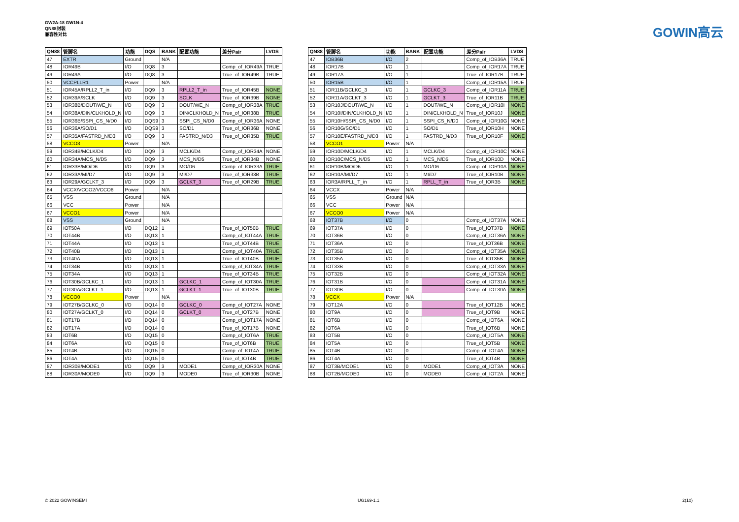GW2A-18 GW1N-4
QN88封装
兼容性对比
GOWIN高云
| QN88 | 管脚名 | 功能 | DQS | BANK | 配置功能 | 差分Pair | LVDS |
| --- | --- | --- | --- | --- | --- | --- | --- |
| 47 | EXTR | Ground | | N/A | | | |
| 48 | IOR49B | I/O | DQ8 | 3 | | Comp_of_IOR49A | TRUE |
| 49 | IOR49A | I/O | DQ8 | 3 | | True_of_IOR49B | TRUE |
| 50 | VCCPLLR1 | Power | | N/A | | | |
| 51 | IOR45A/RPLL2_T_in | I/O | DQ9 | 3 | RPLL2_T_in | True_of_IOR45B | NONE |
| 52 | IOR39A/SCLK | I/O | DQ9 | 3 | SCLK | True_of_IOR39B | NONE |
| 53 | IOR38B/DOUT/WE_N | I/O | DQ9 | 3 | DOUT/WE_N | Comp_of_IOR38A | TRUE |
| 54 | IOR38A/DIN/CLKHOLD_N | I/O | DQ9 | 3 | DIN/CLKHOLD_N | True_of_IOR38B | TRUE |
| 55 | IOR36B/SSPI_CS_N/D0 | I/O | DQS9 | 3 | SSPI_CS_N/D0 | Comp_of_IOR36A | NONE |
| 56 | IOR36A/SO/D1 | I/O | DQS9 | 3 | SO/D1 | True_of_IOR36B | NONE |
| 57 | IOR35A/FASTRD_N/D3 | I/O | DQ9 | 3 | FASTRD_N/D3 | True_of_IOR35B | TRUE |
| 58 | VCCO3 | Power | | N/A | | | |
| 59 | IOR34B/MCLK/D4 | I/O | DQ9 | 3 | MCLK/D4 | Comp_of_IOR34A | NONE |
| 60 | IOR34A/MCS_N/D5 | I/O | DQ9 | 3 | MCS_N/D5 | True_of_IOR34B | NONE |
| 61 | IOR33B/MO/D6 | I/O | DQ9 | 3 | MO/D6 | Comp_of_IOR33A | TRUE |
| 62 | IOR33A/MI/D7 | I/O | DQ9 | 3 | MI/D7 | True_of_IOR33B | TRUE |
| 63 | IOR29A/GCLKT_3 | I/O | DQ9 | 3 | GCLKT_3 | True_of_IOR29B | TRUE |
| 64 | VCCX/VCCO2/VCCO6 | Power | | N/A | | | |
| 65 | VSS | Ground | | N/A | | | |
| 66 | VCC | Power | | N/A | | | |
| 67 | VCCO1 | Power | | N/A | | | |
| 68 | VSS | Ground | | N/A | | | |
| 69 | IOT50A | I/O | DQ12 | 1 | | True_of_IOT50B | TRUE |
| 70 | IOT44B | I/O | DQ13 | 1 | | Comp_of_IOT44A | TRUE |
| 71 | IOT44A | I/O | DQ13 | 1 | | True_of_IOT44B | TRUE |
| 72 | IOT40B | I/O | DQ13 | 1 | | Comp_of_IOT40A | TRUE |
| 73 | IOT40A | I/O | DQ13 | 1 | | True_of_IOT40B | TRUE |
| 74 | IOT34B | I/O | DQ13 | 1 | | Comp_of_IOT34A | TRUE |
| 75 | IOT34A | I/O | DQ13 | 1 | | True_of_IOT34B | TRUE |
| 76 | IOT30B/GCLKC_1 | I/O | DQ13 | 1 | GCLKC_1 | Comp_of_IOT30A | TRUE |
| 77 | IOT30A/GCLKT_1 | I/O | DQ13 | 1 | GCLKT_1 | True_of_IOT30B | TRUE |
| 78 | VCCO0 | Power | | N/A | | | |
| 79 | IOT27B/GCLKC_0 | I/O | DQ14 | 0 | GCLKC_0 | Comp_of_IOT27A | NONE |
| 80 | IOT27A/GCLKT_0 | I/O | DQ14 | 0 | GCLKT_0 | True_of_IOT27B | NONE |
| 81 | IOT17B | I/O | DQ14 | 0 | | Comp_of_IOT17A | NONE |
| 82 | IOT17A | I/O | DQ14 | 0 | | True_of_IOT17B | NONE |
| 83 | IOT6B | I/O | DQ15 | 0 | | Comp_of_IOT6A | TRUE |
| 84 | IOT6A | I/O | DQ15 | 0 | | True_of_IOT6B | TRUE |
| 85 | IOT4B | I/O | DQ15 | 0 | | Comp_of_IOT4A | TRUE |
| 86 | IOT4A | I/O | DQ15 | 0 | | True_of_IOT4B | TRUE |
| 87 | IOR30B/MODE1 | I/O | DQ9 | 3 | MODE1 | Comp_of_IOR30A | NONE |
| 88 | IOR30A/MODE0 | I/O | DQ9 | 3 | MODE0 | True_of_IOR30B | NONE |
| QN88 | 管脚名 | 功能 | BANK | 配置功能 | 差分Pair | LVDS |
| --- | --- | --- | --- | --- | --- | --- |
| 47 | IOB36B | I/O | 2 | | Comp_of_IOB36A | TRUE |
| 48 | IOR17B | I/O | 1 | | Comp_of_IOR17A | TRUE |
| 49 | IOR17A | I/O | 1 | | True_of_IOR17B | TRUE |
| 50 | IOR15B | I/O | 1 | | Comp_of_IOR15A | TRUE |
| 51 | IOR11B/GCLKC_3 | I/O | 1 | GCLKC_3 | Comp_of_IOR11A | TRUE |
| 52 | IOR11A/GCLKT_3 | I/O | 1 | GCLKT_3 | True_of_IOR11B | TRUE |
| 53 | IOR10J/DOUT/WE_N | I/O | 1 | DOUT/WE_N | Comp_of_IOR10I | NONE |
| 54 | IOR10I/DIN/CLKHOLD_N | I/O | 1 | DIN/CLKHOLD_N | True_of_IOR10J | NONE |
| 55 | IOR10H/SSPI_CS_N/D0 | I/O | 1 | SSPI_CS_N/D0 | Comp_of_IOR10G | NONE |
| 56 | IOR10G/SO/D1 | I/O | 1 | SO/D1 | True_of_IOR10H | NONE |
| 57 | IOR10E/FASTRD_N/D3 | I/O | 1 | FASTRD_N/D3 | True_of_IOR10F | NONE |
| 58 | VCCO1 | Power | N/A | | | |
| 59 | IOR10D/MCLK/D4 | I/O | 1 | MCLK/D4 | Comp_of_IOR10C | NONE |
| 60 | IOR10C/MCS_N/D5 | I/O | 1 | MCS_N/D5 | True_of_IOR10D | NONE |
| 61 | IOR10B/MO/D6 | I/O | 1 | MO/D6 | Comp_of_IOR10A | NONE |
| 62 | IOR10A/MI/D7 | I/O | 1 | MI/D7 | True_of_IOR10B | NONE |
| 63 | IOR3A/RPLL_T_in | I/O | 1 | RPLL_T_in | True_of_IOR3B | NONE |
| 64 | VCCX | Power | N/A | | | |
| 65 | VSS | Ground | N/A | | | |
| 66 | VCC | Power | N/A | | | |
| 67 | VCCO0 | Power | N/A | | | |
| 68 | IOT37B | I/O | 0 | | Comp_of_IOT37A | NONE |
| 69 | IOT37A | I/O | 0 | | True_of_IOT37B | NONE |
| 70 | IOT36B | I/O | 0 | | Comp_of_IOT36A | NONE |
| 71 | IOT36A | I/O | 0 | | True_of_IOT36B | NONE |
| 72 | IOT35B | I/O | 0 | | Comp_of_IOT35A | NONE |
| 73 | IOT35A | I/O | 0 | | True_of_IOT35B | NONE |
| 74 | IOT33B | I/O | 0 | | Comp_of_IOT33A | NONE |
| 75 | IOT32B | I/O | 0 | | Comp_of_IOT32A | NONE |
| 76 | IOT31B | I/O | 0 | | Comp_of_IOT31A | NONE |
| 77 | IOT30B | I/O | 0 | | Comp_of_IOT30A | NONE |
| 78 | VCCX | Power | N/A | | | |
| 79 | IOT12A | I/O | 0 | | True_of_IOT12B | NONE |
| 80 | IOT9A | I/O | 0 | | True_of_IOT9B | NONE |
| 81 | IOT6B | I/O | 0 | | Comp_of_IOT6A | NONE |
| 82 | IOT6A | I/O | 0 | | True_of_IOT6B | NONE |
| 83 | IOT5B | I/O | 0 | | Comp_of_IOT5A | NONE |
| 84 | IOT5A | I/O | 0 | | True_of_IOT5B | NONE |
| 85 | IOT4B | I/O | 0 | | Comp_of_IOT4A | NONE |
| 86 | IOT4A | I/O | 0 | | True_of_IOT4B | NONE |
| 87 | IOT3B/MODE1 | I/O | 0 | MODE1 | Comp_of_IOT3A | NONE |
| 88 | IOT2B/MODE0 | I/O | 0 | MODE0 | Comp_of_IOT2A | NONE |
© 2022 GOWINSEMI UG169-1.1 2(10)